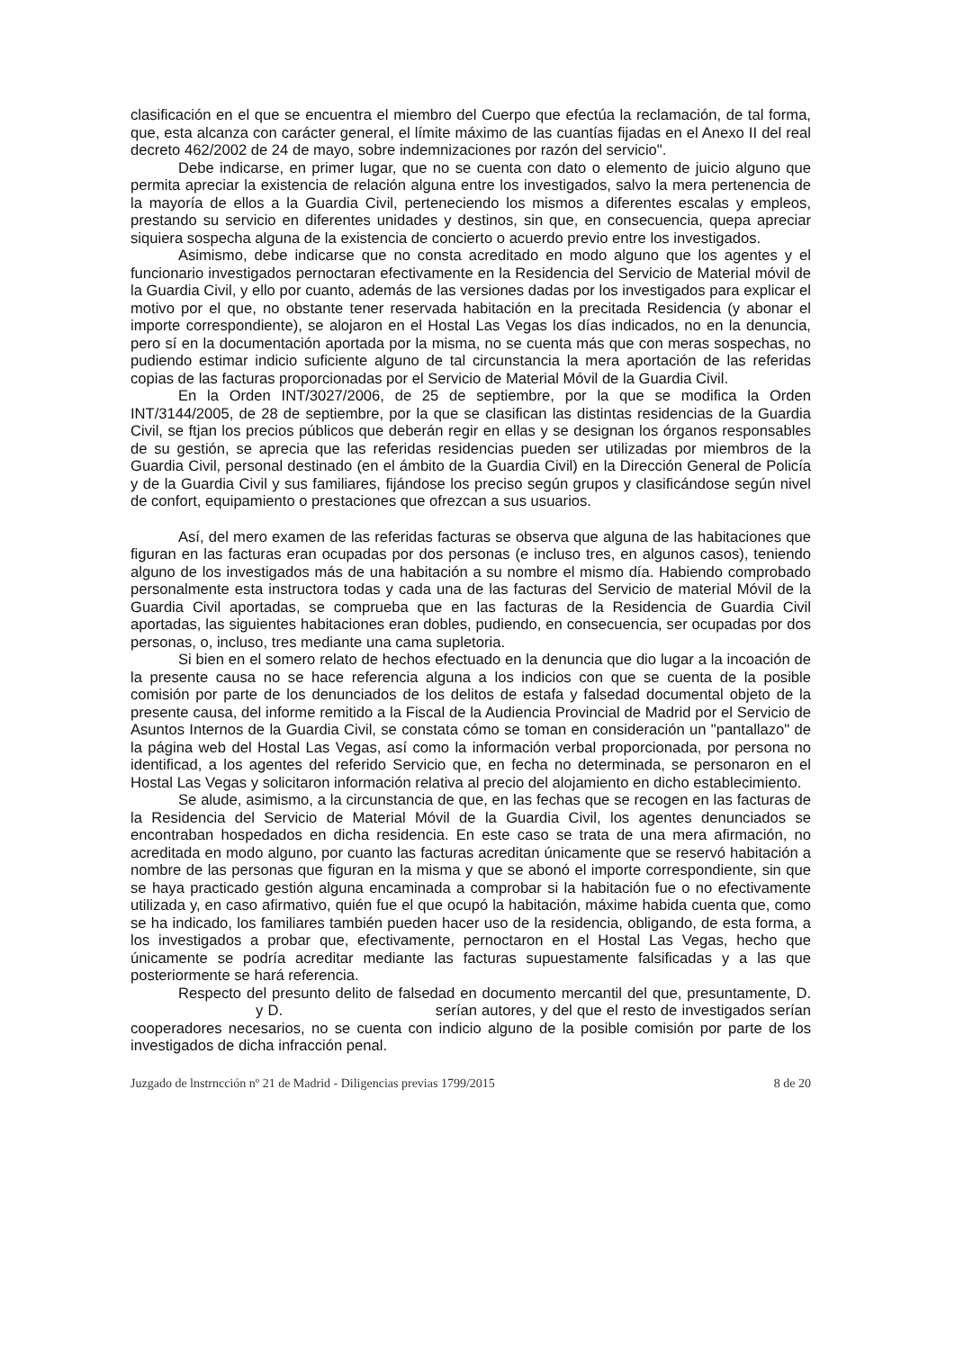clasificación en el que se encuentra el miembro del Cuerpo que efectúa la reclamación, de tal forma, que, esta alcanza con carácter general, el límite máximo de las cuantías fijadas en el Anexo II del real decreto 462/2002 de 24 de mayo, sobre indemnizaciones por razón del servicio".
Debe indicarse, en primer lugar, que no se cuenta con dato o elemento de juicio alguno que permita apreciar la existencia de relación alguna entre los investigados, salvo la mera pertenencia de la mayoría de ellos a la Guardia Civil, perteneciendo los mismos a diferentes escalas y empleos, prestando su servicio en diferentes unidades y destinos, sin que, en consecuencia, quepa apreciar siquiera sospecha alguna de la existencia de concierto o acuerdo previo entre los investigados.
Asimismo, debe indicarse que no consta acreditado en modo alguno que los agentes y el funcionario investigados pernoctaran efectivamente en la Residencia del Servicio de Material móvil de la Guardia Civil, y ello por cuanto, además de las versiones dadas por los investigados para explicar el motivo por el que, no obstante tener reservada habitación en la precitada Residencia (y abonar el importe correspondiente), se alojaron en el Hostal Las Vegas los días indicados, no en la denuncia, pero sí en la documentación aportada por la misma, no se cuenta más que con meras sospechas, no pudiendo estimar indicio suficiente alguno de tal circunstancia la mera aportación de las referidas copias de las facturas proporcionadas por el Servicio de Material Móvil de la Guardia Civil.
En la Orden INT/3027/2006, de 25 de septiembre, por la que se modifica la Orden INT/3144/2005, de 28 de septiembre, por la que se clasifican las distintas residencias de la Guardia Civil, se ftjan los precios públicos que deberán regir en ellas y se designan los órganos responsables de su gestión, se aprecia que las referidas residencias pueden ser utilizadas por miembros de la Guardia Civil, personal destinado (en el ámbito de la Guardia Civil) en la Dirección General de Policía y de la Guardia Civil y sus familiares, fijándose los preciso según grupos y clasificándose según nivel de confort, equipamiento o prestaciones que ofrezcan a sus usuarios.
Así, del mero examen de las referidas facturas se observa que alguna de las habitaciones que figuran en las facturas eran ocupadas por dos personas (e incluso tres, en algunos casos), teniendo alguno de los investigados más de una habitación a su nombre el mismo día. Habiendo comprobado personalmente esta instructora todas y cada una de las facturas del Servicio de material Móvil de la Guardia Civil aportadas, se comprueba que en las facturas de la Residencia de Guardia Civil aportadas, las siguientes habitaciones eran dobles, pudiendo, en consecuencia, ser ocupadas por dos personas, o, incluso, tres mediante una cama supletoria.
Si bien en el somero relato de hechos efectuado en la denuncia que dio lugar a la incoación de la presente causa no se hace referencia alguna a los indicios con que se cuenta de la posible comisión por parte de los denunciados de los delitos de estafa y falsedad documental objeto de la presente causa, del informe remitido a la Fiscal de la Audiencia Provincial de Madrid por el Servicio de Asuntos Internos de la Guardia Civil, se constata cómo se toman en consideración un "pantallazo" de la página web del Hostal Las Vegas, así como la información verbal proporcionada, por persona no identificad, a los agentes del referido Servicio que, en fecha no determinada, se personaron en el Hostal Las Vegas y solicitaron información relativa al precio del alojamiento en dicho establecimiento.
Se alude, asimismo, a la circunstancia de que, en las fechas que se recogen en las facturas de la Residencia del Servicio de Material Móvil de la Guardia Civil, los agentes denunciados se encontraban hospedados en dicha residencia. En este caso se trata de una mera afirmación, no acreditada en modo alguno, por cuanto las facturas acreditan únicamente que se reservó habitación a nombre de las personas que figuran en la misma y que se abonó el importe correspondiente, sin que se haya practicado gestión alguna encaminada a comprobar si la habitación fue o no efectivamente utilizada y, en caso afirmativo, quién fue el que ocupó la habitación, máxime habida cuenta que, como se ha indicado, los familiares también pueden hacer uso de la residencia, obligando, de esta forma, a los investigados a probar que, efectivamente, pernoctaron en el Hostal Las Vegas, hecho que únicamente se podría acreditar mediante las facturas supuestamente falsificadas y a las que posteriormente se hará referencia.
Respecto del presunto delito de falsedad en documento mercantil del que, presuntamente, D. y D. serían autores, y del que el resto de investigados serían cooperadores necesarios, no se cuenta con indicio alguno de la posible comisión por parte de los investigados de dicha infracción penal.
Juzgado de lnstrncción nº 21 de Madrid - Diligencias previas 1799/2015 8 de 20